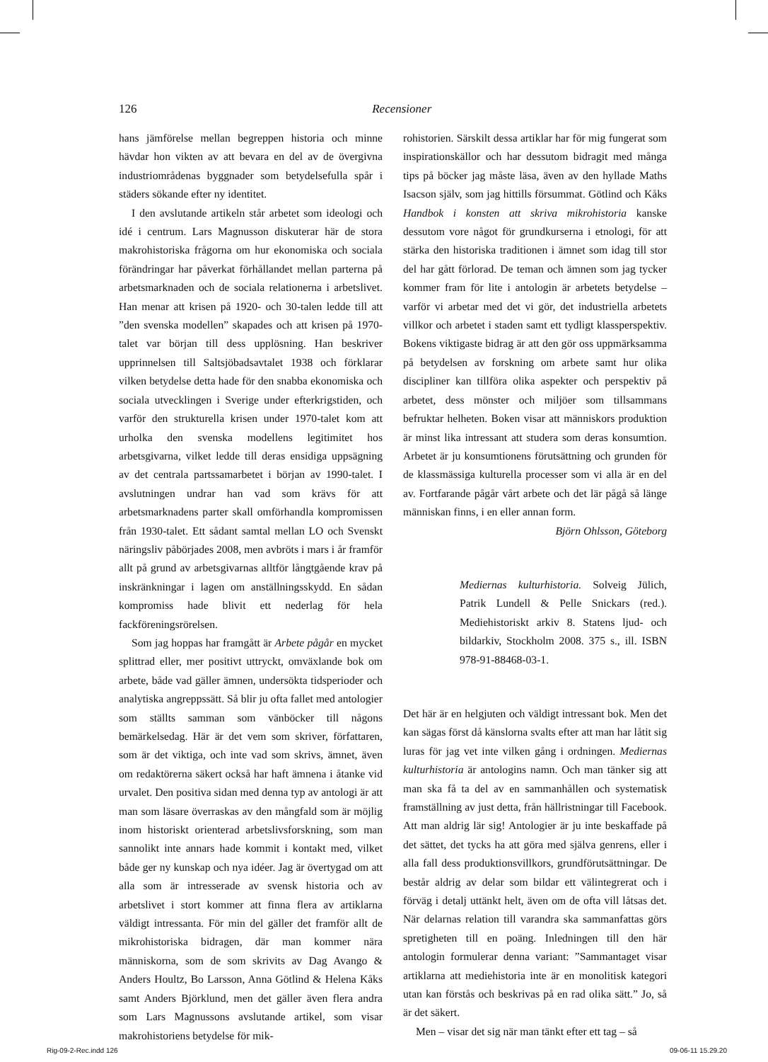126
Recensioner
hans jämförelse mellan begreppen historia och minne hävdar hon vikten av att bevara en del av de övergivna industriområdenas byggnader som betydelsefulla spår i städers sökande efter ny identitet.
I den avslutande artikeln står arbetet som ideologi och idé i centrum. Lars Magnusson diskuterar här de stora makrohistoriska frågorna om hur ekonomiska och sociala förändringar har påverkat förhållandet mellan parterna på arbetsmarknaden och de sociala relationerna i arbetslivet. Han menar att krisen på 1920- och 30-talen ledde till att ”den svenska modellen” skapades och att krisen på 1970-talet var början till dess upplösning. Han beskriver upprinnelsen till Saltsjöbadsavtalet 1938 och förklarar vilken betydelse detta hade för den snabba ekonomiska och sociala utvecklingen i Sverige under efterkrigstiden, och varför den strukturella krisen under 1970-talet kom att urholka den svenska modellens legitimitet hos arbetsgivarna, vilket ledde till deras ensidiga uppsägning av det centrala partssamarbetet i början av 1990-talet. I avslutningen undrar han vad som krävs för att arbetsmarknadens parter skall omförhandla kompromissen från 1930-talet. Ett sådant samtal mellan LO och Svenskt näringsliv påbörjades 2008, men avbröts i mars i år framför allt på grund av arbetsgivarnas alltför långtgående krav på inskränkningar i lagen om anställningsskydd. En sådan kompromiss hade blivit ett nederlag för hela fackföreningsrörelsen.
Som jag hoppas har framgått är Arbete pågår en mycket splittrad eller, mer positivt uttryckt, omväxlande bok om arbete, både vad gäller ämnen, undersökta tidsperioder och analytiska angreppssätt. Så blir ju ofta fallet med antologier som ställts samman som vänböcker till någons bemärkelsedag. Här är det vem som skriver, författaren, som är det viktiga, och inte vad som skrivs, ämnet, även om redaktörerna säkert också har haft ämnena i åtanke vid urvalet. Den positiva sidan med denna typ av antologi är att man som läsare överraskas av den mångfald som är möjlig inom historiskt orienterad arbetslivsforskning, som man sannolikt inte annars hade kommit i kontakt med, vilket både ger ny kunskap och nya idéer. Jag är övertygad om att alla som är intresserade av svensk historia och av arbetslivet i stort kommer att finna flera av artiklarna väldigt intressanta. För min del gäller det framför allt de mikrohistoriska bidragen, där man kommer nära människorna, som de som skrivits av Dag Avango & Anders Houltz, Bo Larsson, Anna Götlind & Helena Kåks samt Anders Björklund, men det gäller även flera andra som Lars Magnussons avslutande artikel, som visar makrohistoriens betydelse för mik-
rohistorien. Särskilt dessa artiklar har för mig fungerat som inspirationskällor och har dessutom bidragit med många tips på böcker jag måste läsa, även av den hyllade Maths Isacson själv, som jag hittills försummat. Götlind och Kåks Handbok i konsten att skriva mikrohistoria kanske dessutom vore något för grundkurserna i etnologi, för att stärka den historiska traditionen i ämnet som idag till stor del har gått förlorad. De teman och ämnen som jag tycker kommer fram för lite i antologin är arbetets betydelse – varför vi arbetar med det vi gör, det industriella arbetets villkor och arbetet i staden samt ett tydligt klassperspektiv. Bokens viktigaste bidrag är att den gör oss uppmärksamma på betydelsen av forskning om arbete samt hur olika discipliner kan tillföra olika aspekter och perspektiv på arbetet, dess mönster och miljöer som tillsammans befruktar helheten. Boken visar att människors produktion är minst lika intressant att studera som deras konsumtion. Arbetet är ju konsumtionens förutsättning och grunden för de klassmässiga kulturella processer som vi alla är en del av. Fortfarande pågår vårt arbete och det lär pågå så länge människan finns, i en eller annan form.
Björn Ohlsson, Göteborg
Mediernas kulturhistoria. Solveig Jülich, Patrik Lundell & Pelle Snickars (red.). Mediehistoriskt arkiv 8. Statens ljud- och bildarkiv, Stockholm 2008. 375 s., ill. ISBN 978-91-88468-03-1.
Det här är en helgjuten och väldigt intressant bok. Men det kan sägas först då känslorna svalts efter att man har låtit sig luras för jag vet inte vilken gång i ordningen. Mediernas kulturhistoria är antologins namn. Och man tänker sig att man ska få ta del av en sammanhållen och systematisk framställning av just detta, från hällristningar till Facebook. Att man aldrig lär sig! Antologier är ju inte beskaffade på det sättet, det tycks ha att göra med själva genrens, eller i alla fall dess produktionsvillkors, grundförutsättningar. De består aldrig av delar som bildar ett välintegrerat och i förväg i detalj uttänkt helt, även om de ofta vill låtsas det. När delarnas relation till varandra ska sammanfattas görs spretigheten till en poäng. Inledningen till den här antologin formulerar denna variant: ”Sammantaget visar artiklarna att mediehistoria inte är en monolitisk kategori utan kan förstås och beskrivas på en rad olika sätt.” Jo, så är det säkert.
Men – visar det sig när man tänkt efter ett tag – så
Rig-09-2-Rec.indd 126 09-06-11 15.29.20